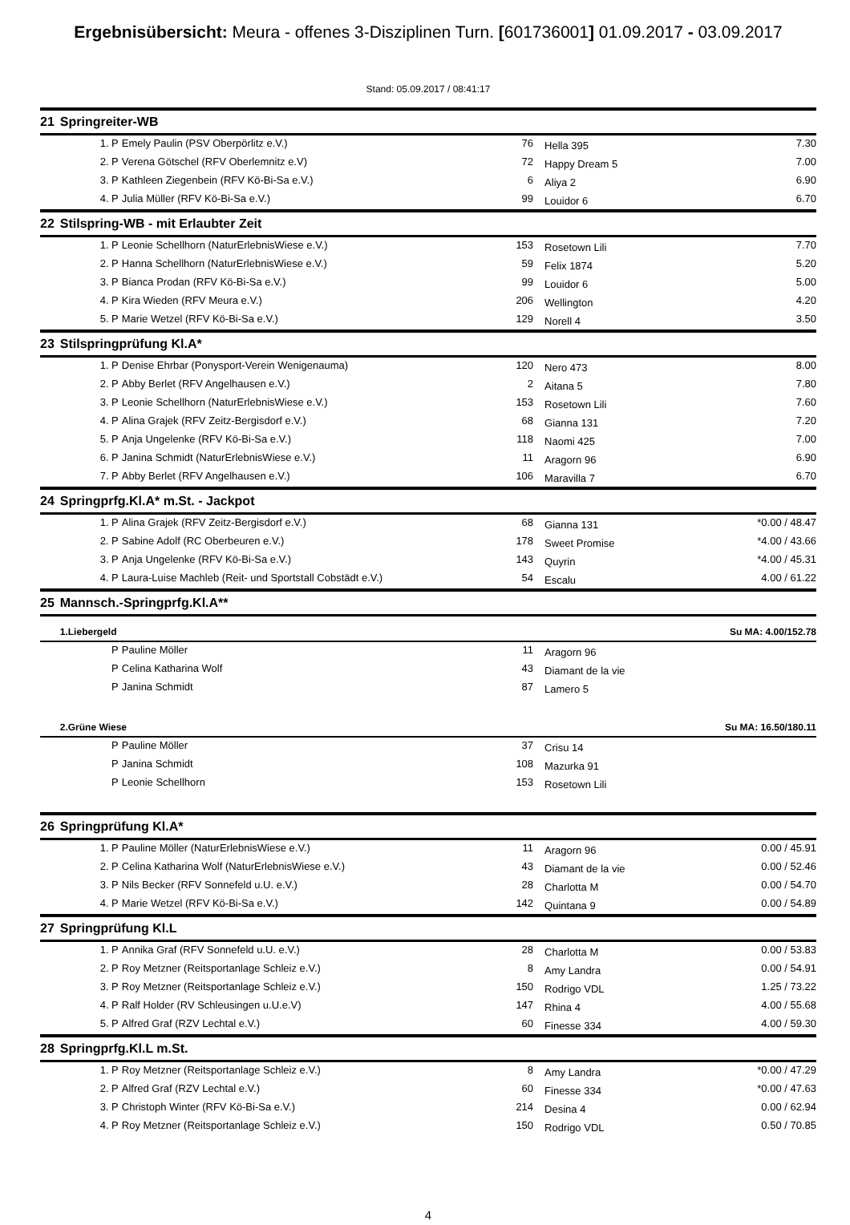Ergebnisübersicht: Meura - offenes 3-Disziplinen Turn. [601736001] 01.09.2017 - 03.09.2017
Stand: 05.09.2017 / 08:41:17
| 21 | Springreiter-WB | | | | |
| | 1. P | Emely Paulin (PSV Oberpörlitz e.V.) | 76 | Hella 395 | 7.30 |
| | 2. P | Verena Götschel (RFV Oberlemnitz e.V) | 72 | Happy Dream 5 | 7.00 |
| | 3. P | Kathleen Ziegenbein (RFV Kö-Bi-Sa e.V.) | 6 | Aliya 2 | 6.90 |
| | 4. P | Julia Müller (RFV Kö-Bi-Sa e.V.) | 99 | Louidor 6 | 6.70 |
| 22 | Stilspring-WB - mit Erlaubter Zeit | | | | |
| | 1. P | Leonie Schellhorn (NaturErlebnisWiese e.V.) | 153 | Rosetown Lili | 7.70 |
| | 2. P | Hanna Schellhorn (NaturErlebnisWiese e.V.) | 59 | Felix 1874 | 5.20 |
| | 3. P | Bianca Prodan (RFV Kö-Bi-Sa e.V.) | 99 | Louidor 6 | 5.00 |
| | 4. P | Kira Wieden (RFV Meura e.V.) | 206 | Wellington | 4.20 |
| | 5. P | Marie Wetzel (RFV Kö-Bi-Sa e.V.) | 129 | Norell 4 | 3.50 |
| 23 | Stilspringprüfung Kl.A* | | | | |
| | 1. P | Denise Ehrbar (Ponysport-Verein Wenigenauma) | 120 | Nero 473 | 8.00 |
| | 2. P | Abby Berlet (RFV Angelhausen e.V.) | 2 | Aitana 5 | 7.80 |
| | 3. P | Leonie Schellhorn (NaturErlebnisWiese e.V.) | 153 | Rosetown Lili | 7.60 |
| | 4. P | Alina Grajek (RFV Zeitz-Bergisdorf e.V.) | 68 | Gianna 131 | 7.20 |
| | 5. P | Anja Ungelenke (RFV Kö-Bi-Sa e.V.) | 118 | Naomi 425 | 7.00 |
| | 6. P | Janina Schmidt (NaturErlebnisWiese e.V.) | 11 | Aragorn 96 | 6.90 |
| | 7. P | Abby Berlet (RFV Angelhausen e.V.) | 106 | Maravilla 7 | 6.70 |
| 24 | Springprfg.Kl.A* m.St. - Jackpot | | | | |
| | 1. P | Alina Grajek (RFV Zeitz-Bergisdorf e.V.) | 68 | Gianna 131 | *0.00 / 48.47 |
| | 2. P | Sabine Adolf (RC Oberbeuren e.V.) | 178 | Sweet Promise | *4.00 / 43.66 |
| | 3. P | Anja Ungelenke (RFV Kö-Bi-Sa e.V.) | 143 | Quyrin | *4.00 / 45.31 |
| | 4. P | Laura-Luise Machleb (Reit- und Sportstall Cobstädt e.V.) | 54 | Escalu | 4.00 / 61.22 |
| 25 | Mannsch.-Springprfg.Kl.A** | | | | |
| | 1.Liebergeld | | | | Su MA: 4.00/152.78 |
| | P | Pauline Möller | 11 | Aragorn 96 | |
| | P | Celina Katharina Wolf | 43 | Diamant de la vie | |
| | P | Janina Schmidt | 87 | Lamero 5 | |
| | 2.Grüne Wiese | | | | Su MA: 16.50/180.11 |
| | P | Pauline Möller | 37 | Crisu 14 | |
| | P | Janina Schmidt | 108 | Mazurka 91 | |
| | P | Leonie Schellhorn | 153 | Rosetown Lili | |
| 26 | Springprüfung Kl.A* | | | | |
| | 1. P | Pauline Möller (NaturErlebnisWiese e.V.) | 11 | Aragorn 96 | 0.00 / 45.91 |
| | 2. P | Celina Katharina Wolf (NaturErlebnisWiese e.V.) | 43 | Diamant de la vie | 0.00 / 52.46 |
| | 3. P | Nils Becker (RFV Sonnefeld u.U. e.V.) | 28 | Charlotta M | 0.00 / 54.70 |
| | 4. P | Marie Wetzel (RFV Kö-Bi-Sa e.V.) | 142 | Quintana 9 | 0.00 / 54.89 |
| 27 | Springprüfung Kl.L | | | | |
| | 1. P | Annika Graf (RFV Sonnefeld u.U. e.V.) | 28 | Charlotta M | 0.00 / 53.83 |
| | 2. P | Roy Metzner (Reitsportanlage Schleiz e.V.) | 8 | Amy Landra | 0.00 / 54.91 |
| | 3. P | Roy Metzner (Reitsportanlage Schleiz e.V.) | 150 | Rodrigo VDL | 1.25 / 73.22 |
| | 4. P | Ralf Holder (RV Schleusingen u.U.e.V) | 147 | Rhina 4 | 4.00 / 55.68 |
| | 5. P | Alfred Graf (RZV Lechtal e.V.) | 60 | Finesse 334 | 4.00 / 59.30 |
| 28 | Springprfg.Kl.L m.St. | | | | |
| | 1. P | Roy Metzner (Reitsportanlage Schleiz e.V.) | 8 | Amy Landra | *0.00 / 47.29 |
| | 2. P | Alfred Graf (RZV Lechtal e.V.) | 60 | Finesse 334 | *0.00 / 47.63 |
| | 3. P | Christoph Winter (RFV Kö-Bi-Sa e.V.) | 214 | Desina 4 | 0.00 / 62.94 |
| | 4. P | Roy Metzner (Reitsportanlage Schleiz e.V.) | 150 | Rodrigo VDL | 0.50 / 70.85 |
4